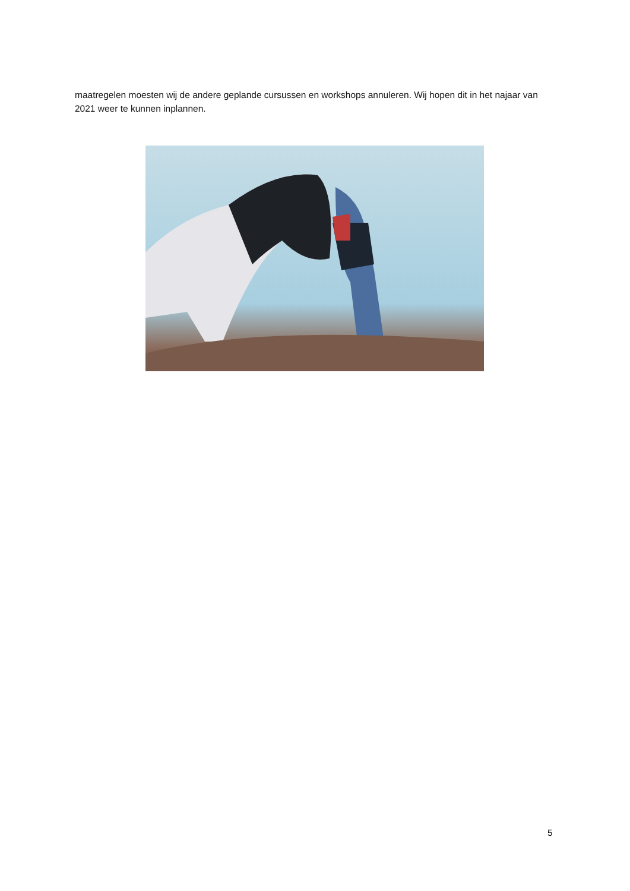maatregelen moesten wij de andere geplande cursussen en workshops annuleren. Wij hopen dit in het najaar van 2021 weer te kunnen inplannen.
5